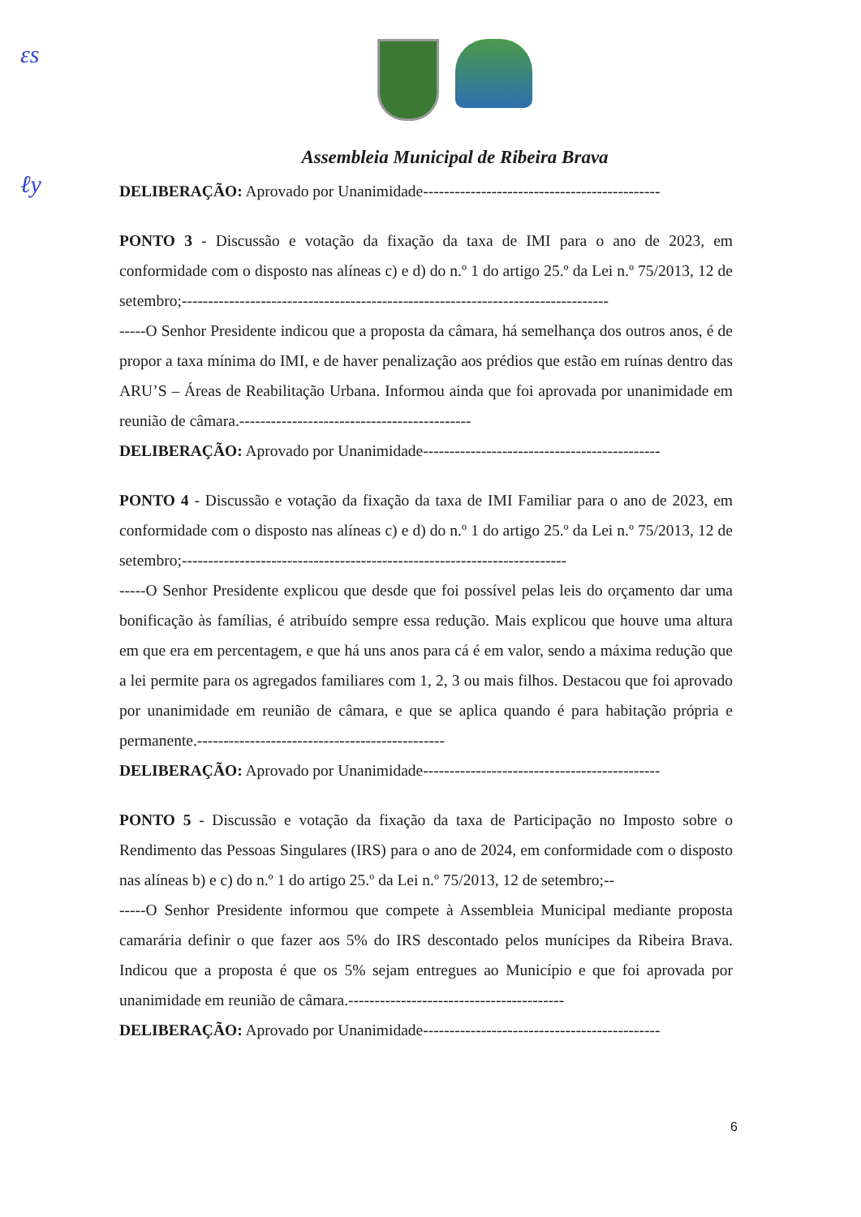ɛs
ℓy
Assembleia Municipal de Ribeira Brava
DELIBERAÇÃO: Aprovado por Unanimidade---------------------------------------------
PONTO 3 - Discussão e votação da fixação da taxa de IMI para o ano de 2023, em conformidade com o disposto nas alíneas c) e d) do n.º 1 do artigo 25.º da Lei n.º 75/2013, 12 de setembro;---------------------------------------------------------------------------------
-----O Senhor Presidente indicou que a proposta da câmara, há semelhança dos outros anos, é de propor a taxa mínima do IMI, e de haver penalização aos prédios que estão em ruínas dentro das ARU’S – Áreas de Reabilitação Urbana. Informou ainda que foi aprovada por unanimidade em reunião de câmara.--------------------------------------------
DELIBERAÇÃO: Aprovado por Unanimidade---------------------------------------------
PONTO 4 - Discussão e votação da fixação da taxa de IMI Familiar para o ano de 2023, em conformidade com o disposto nas alíneas c) e d) do n.º 1 do artigo 25.º da Lei n.º 75/2013, 12 de setembro;-------------------------------------------------------------------------
-----O Senhor Presidente explicou que desde que foi possível pelas leis do orçamento dar uma bonificação às famílias, é atribuído sempre essa redução. Mais explicou que houve uma altura em que era em percentagem, e que há uns anos para cá é em valor, sendo a máxima redução que a lei permite para os agregados familiares com 1, 2, 3 ou mais filhos. Destacou que foi aprovado por unanimidade em reunião de câmara, e que se aplica quando é para habitação própria e permanente.-----------------------------------------------
DELIBERAÇÃO: Aprovado por Unanimidade---------------------------------------------
PONTO 5 - Discussão e votação da fixação da taxa de Participação no Imposto sobre o Rendimento das Pessoas Singulares (IRS) para o ano de 2024, em conformidade com o disposto nas alíneas b) e c) do n.º 1 do artigo 25.º da Lei n.º 75/2013, 12 de setembro;--
-----O Senhor Presidente informou que compete à Assembleia Municipal mediante proposta camarária definir o que fazer aos 5% do IRS descontado pelos munícipes da Ribeira Brava. Indicou que a proposta é que os 5% sejam entregues ao Município e que foi aprovada por unanimidade em reunião de câmara.-----------------------------------------
DELIBERAÇÃO: Aprovado por Unanimidade---------------------------------------------
6